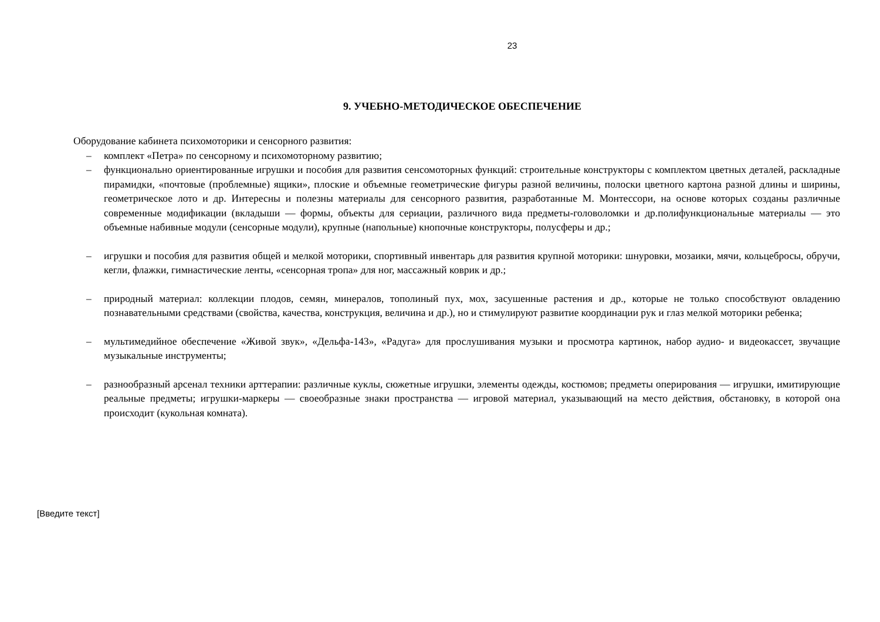23
9. УЧЕБНО-МЕТОДИЧЕСКОЕ ОБЕСПЕЧЕНИЕ
Оборудование кабинета психомоторики и сенсорного развития:
– комплект «Петра» по сенсорному и психомоторному развитию;
– функционально ориентированные игрушки и пособия для развития сенсомоторных функций: строительные конструкторы с комплектом цветных деталей, раскладные пирамидки, «почтовые (проблемные) ящики», плоские и объемные геометрические фигуры разной величины, полоски цветного картона разной длины и ширины, геометрическое лото и др. Интересны и полезны материалы для сенсорного развития, разработанные М. Монтессори, на основе которых созданы различные современные модификации (вкладыши — формы, объекты для сериации, различного вида предметы-головоломки и др.полифункциональные материалы — это объемные набивные модули (сенсорные модули), крупные (напольные) кнопочные конструкторы, полусферы и др.;
– игрушки и пособия для развития общей и мелкой моторики, спортивный инвентарь для развития крупной моторики: шнуровки, мозаики, мячи, кольцебросы, обручи, кегли, флажки, гимнастические ленты, «сенсорная тропа» для ног, массажный коврик и др.;
– природный материал: коллекции плодов, семян, минералов, тополиный пух, мох, засушенные растения и др., которые не только способствуют овладению познавательными средствами (свойства, качества, конструкция, величина и др.), но и стимулируют развитие координации рук и глаз мелкой моторики ребенка;
– мультимедийное обеспечение «Живой звук», «Дельфа-143», «Радуга» для прослушивания музыки и просмотра картинок, набор аудио- и видеокассет, звучащие музыкальные инструменты;
– разнообразный арсенал техники арттерапии: различные куклы, сюжетные игрушки, элементы одежды, костюмов; предметы оперирования — игрушки, имитирующие реальные предметы; игрушки-маркеры — своеобразные знаки пространства — игровой материал, указывающий на место действия, обстановку, в которой она происходит (кукольная комната).
[Введите текст]